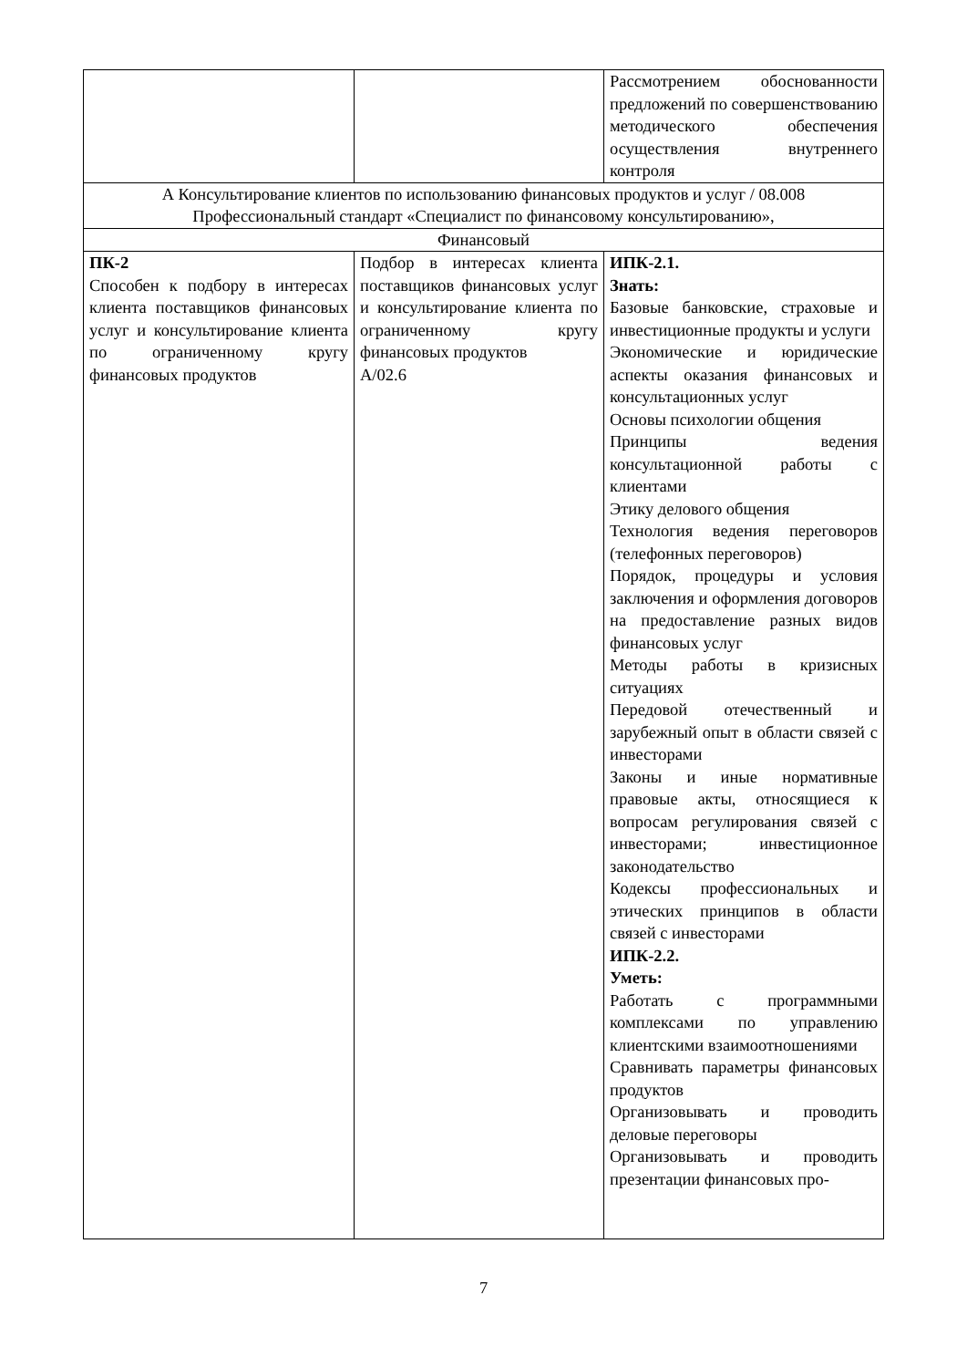| | | Рассмотрением обоснованности предложений по совершенствованию методического обеспечения осуществления внутреннего контроля |
| А Консультирование клиентов по использованию финансовых продуктов и услуг / 08.008 Профессиональный стандарт «Специалист по финансовому консультированию», | | |
| Финансовый | | |
| ПК-2 Способен к подбору в интересах клиента поставщиков финансовых услуг и консультирование клиента по ограниченному кругу финансовых продуктов | Подбор в интересах клиента поставщиков финансовых услуг и консультирование клиента по ограниченному кругу финансовых продуктов А/02.6 | ИПК-2.1. Знать: Базовые банковские, страховые и инвестиционные продукты и услуги Экономические и юридические аспекты оказания финансовых и консультационных услуг Основы психологии общения Принципы ведения консультационной работы с клиентами Этику делового общения Технология ведения переговоров (телефонных переговоров) Порядок, процедуры и условия заключения и оформления договоров на предоставление разных видов финансовых услуг Методы работы в кризисных ситуациях Передовой отечественный и зарубежный опыт в области связей с инвесторами Законы и иные нормативные правовые акты, относящиеся к вопросам регулирования связей с инвесторами; инвестиционное законодательство Кодексы профессиональных и этических принципов в области связей с инвесторами ИПК-2.2. Уметь: Работать с программными комплексами по управлению клиентскими взаимоотношениями Сравнивать параметры финансовых продуктов Организовывать и проводить деловые переговоры Организовывать и проводить презентации финансовых про- |
7